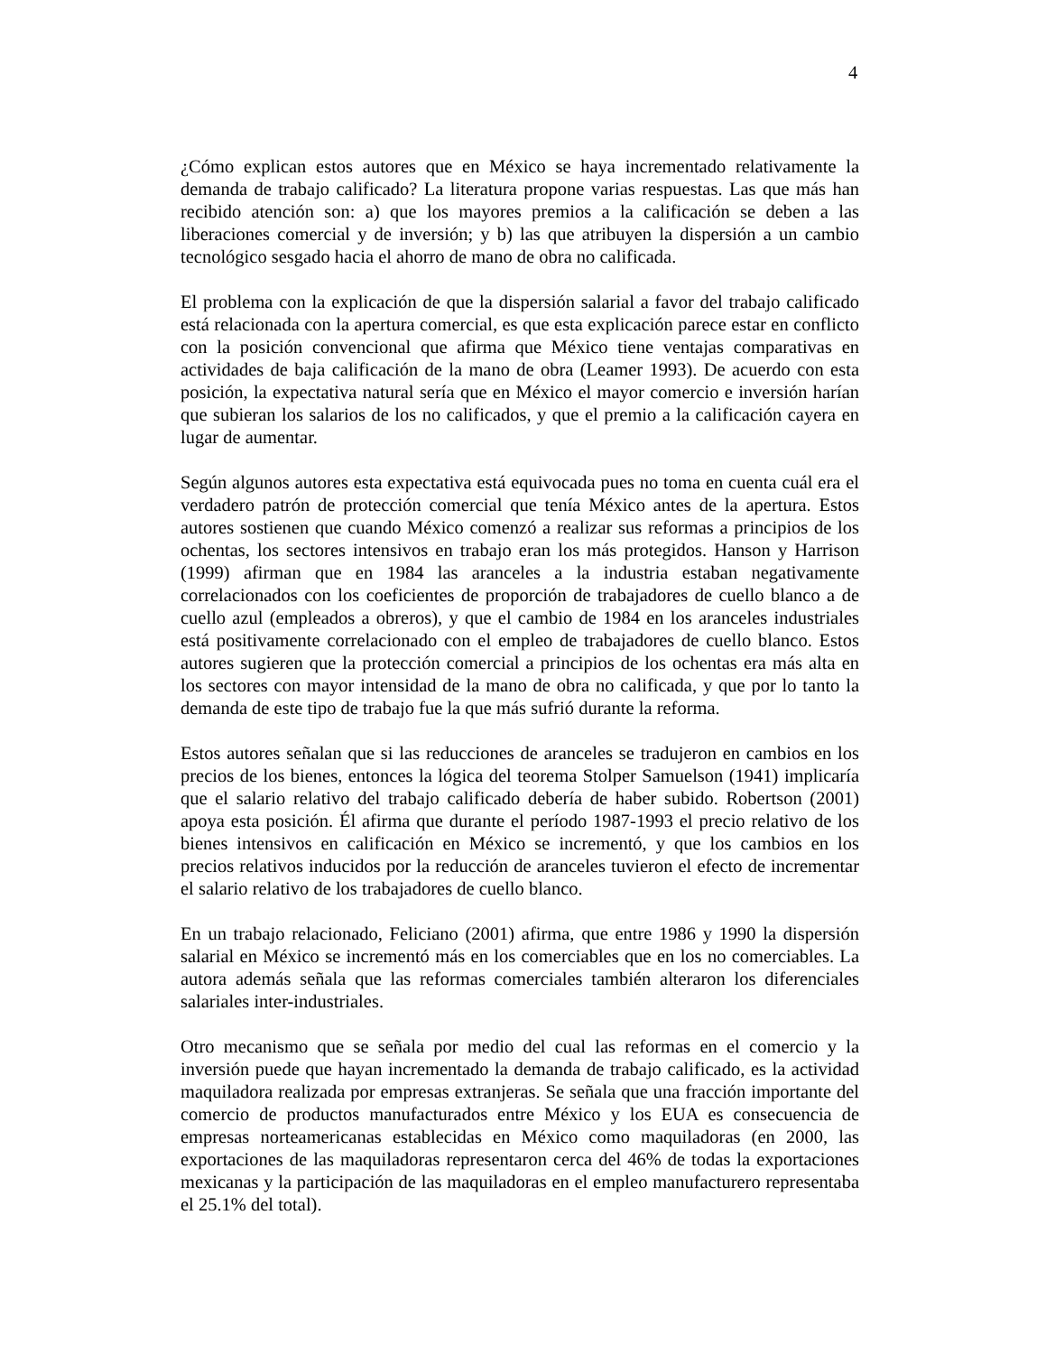4
¿Cómo explican estos autores que en México se haya incrementado relativamente la demanda de trabajo calificado? La literatura propone varias respuestas. Las que más han recibido atención son: a) que los mayores premios a la calificación se deben a las liberaciones comercial y de inversión; y b) las que atribuyen la dispersión a un cambio tecnológico sesgado hacia el ahorro de mano de obra no calificada.
El problema con la explicación de que la dispersión salarial a favor del trabajo calificado está relacionada con la apertura comercial, es que esta explicación parece estar en conflicto con la posición convencional que afirma que México tiene ventajas comparativas en actividades de baja calificación de la mano de obra (Leamer 1993). De acuerdo con esta posición, la expectativa natural sería que en México el mayor comercio e inversión harían que subieran los salarios de los no calificados, y que el premio a la calificación cayera en lugar de aumentar.
Según algunos autores esta expectativa está equivocada pues no toma en cuenta cuál era el verdadero patrón de protección comercial que tenía México antes de la apertura. Estos autores sostienen que cuando México comenzó a realizar sus reformas a principios de los ochentas, los sectores intensivos en trabajo eran los más protegidos. Hanson y Harrison (1999) afirman que en 1984 las aranceles a la industria estaban negativamente correlacionados con los coeficientes de proporción de trabajadores de cuello blanco a de cuello azul (empleados a obreros), y que el cambio de 1984 en los aranceles industriales está positivamente correlacionado con el empleo de trabajadores de cuello blanco. Estos autores sugieren que la protección comercial a principios de los ochentas era más alta en los sectores con mayor intensidad de la mano de obra no calificada, y que por lo tanto la demanda de este tipo de trabajo fue la que más sufrió durante la reforma.
Estos autores señalan que si las reducciones de aranceles se tradujeron en cambios en los precios de los bienes, entonces la lógica del teorema Stolper Samuelson (1941) implicaría que el salario relativo del trabajo calificado debería de haber subido. Robertson (2001) apoya esta posición. Él afirma que durante el período 1987-1993 el precio relativo de los bienes intensivos en calificación en México se incrementó, y que los cambios en los precios relativos inducidos por la reducción de aranceles tuvieron el efecto de incrementar el salario relativo de los trabajadores de cuello blanco.
En un trabajo relacionado, Feliciano (2001) afirma, que entre 1986 y 1990 la dispersión salarial en México se incrementó más en los comerciables que en los no comerciables. La autora además señala que las reformas comerciales también alteraron los diferenciales salariales inter-industriales.
Otro mecanismo que se señala por medio del cual las reformas en el comercio y la inversión puede que hayan incrementado la demanda de trabajo calificado, es la actividad maquiladora realizada por empresas extranjeras. Se señala que una fracción importante del comercio de productos manufacturados entre México y los EUA es consecuencia de empresas norteamericanas establecidas en México como maquiladoras (en 2000, las exportaciones de las maquiladoras representaron cerca del 46% de todas la exportaciones mexicanas y la participación de las maquiladoras en el empleo manufacturero representaba el 25.1% del total).